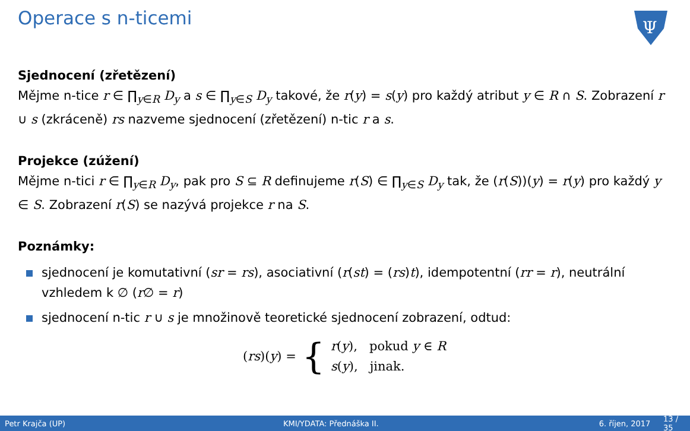Operace s n-ticemi
Ψ
Sjednocení (zřetězení)
Mějme n-tice r ∈ ∏<sub>y∈R</sub> D<sub>y</sub> a s ∈ ∏<sub>y∈S</sub> D<sub>y</sub> takové, že r(y) = s(y) pro každý atribut y ∈ R ∩ S. Zobrazení r ∪ s (zkráceně) rs nazveme sjednocení (zřetězení) n-tic r a s.
Projekce (zúžení)
Mějme n-tici r ∈ ∏<sub>y∈R</sub> D<sub>y</sub>, pak pro S ⊆ R definujeme r(S) ∈ ∏<sub>y∈S</sub> D<sub>y</sub> tak, že (r(S))(y) = r(y) pro každý y ∈ S. Zobrazení r(S) se nazývá projekce r na S.
Poznámky:
sjednocení je komutativní (sr = rs), asociativní (r(st) = (rs)t), idempotentní (rr = r), neutrální vzhledem k ∅ (r∅ = r)
sjednocení n-tic r ∪ s je množinově teoretické sjednocení zobrazení, odtud:
(rs)(y) = { r(y), pokud y ∈ R
s(y), jinak.
Petr Krajča (UP) KMI/YDATA: Přednáška II. 6. říjen, 2017 13 / 35